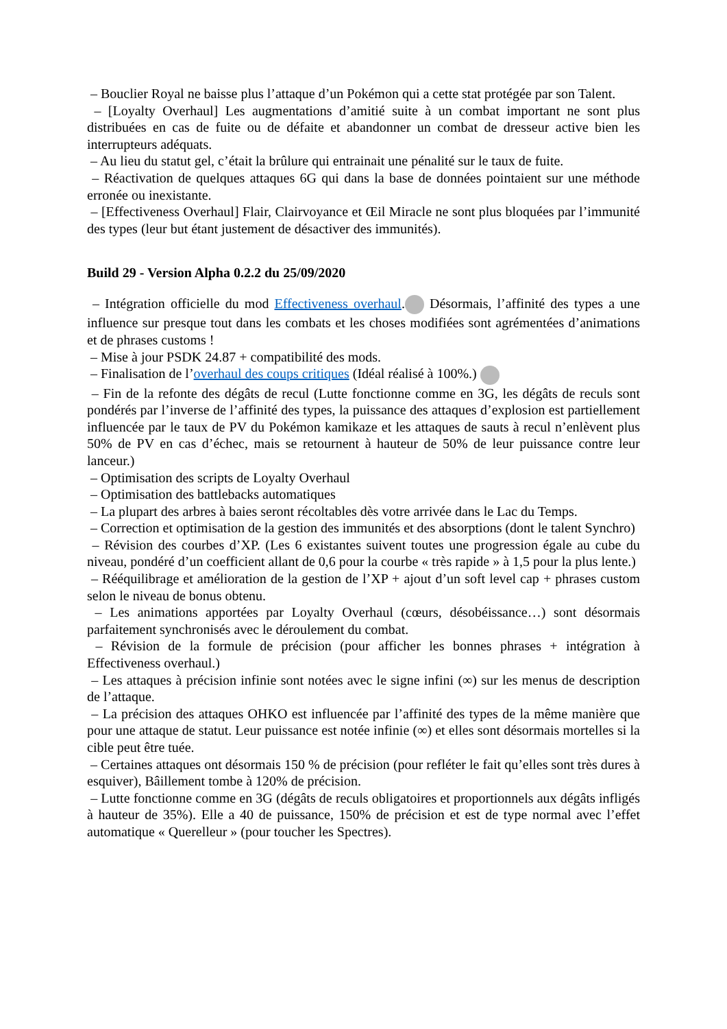– Bouclier Royal ne baisse plus l’attaque d’un Pokémon qui a cette stat protégée par son Talent.
– [Loyalty Overhaul] Les augmentations d’amitié suite à un combat important ne sont plus distribuées en cas de fuite ou de défaite et abandonner un combat de dresseur active bien les interrupteurs adéquats.
– Au lieu du statut gel, c’était la brûlure qui entrainait une pénalité sur le taux de fuite.
– Réactivation de quelques attaques 6G qui dans la base de données pointaient sur une méthode erronée ou inexistante.
– [Effectiveness Overhaul] Flair, Clairvoyance et Œil Miracle ne sont plus bloquées par l’immunité des types (leur but étant justement de désactiver des immunités).
Build 29 - Version Alpha 0.2.2 du 25/09/2020
– Intégration officielle du mod Effectiveness overhaul. Désormais, l’affinité des types a une influence sur presque tout dans les combats et les choses modifiées sont agrémentées d’animations et de phrases customs !
– Mise à jour PSDK 24.87 + compatibilité des mods.
– Finalisation de l’overhaul des coups critiques (Idéal réalisé à 100%.)
– Fin de la refonte des dégâts de recul (Lutte fonctionne comme en 3G, les dégâts de reculs sont pondérés par l’inverse de l’affinité des types, la puissance des attaques d’explosion est partiellement influencée par le taux de PV du Pokémon kamikaze et les attaques de sauts à recul n’enlèvent plus 50% de PV en cas d’échec, mais se retournent à hauteur de 50% de leur puissance contre leur lanceur.)
– Optimisation des scripts de Loyalty Overhaul
– Optimisation des battlebacks automatiques
– La plupart des arbres à baies seront récoltables dès votre arrivée dans le Lac du Temps.
– Correction et optimisation de la gestion des immunités et des absorptions (dont le talent Synchro)
– Révision des courbes d’XP. (Les 6 existantes suivent toutes une progression égale au cube du niveau, pondéré d’un coefficient allant de 0,6 pour la courbe « très rapide » à 1,5 pour la plus lente.)
– Rééquilibrage et amélioration de la gestion de l’XP + ajout d’un soft level cap + phrases custom selon le niveau de bonus obtenu.
– Les animations apportées par Loyalty Overhaul (cœurs, désobéissance…) sont désormais parfaitement synchronisés avec le déroulement du combat.
– Révision de la formule de précision (pour afficher les bonnes phrases + intégration à Effectiveness overhaul.)
– Les attaques à précision infinie sont notées avec le signe infini (∞) sur les menus de description de l’attaque.
– La précision des attaques OHKO est influencée par l’affinité des types de la même manière que pour une attaque de statut. Leur puissance est notée infinie (∞) et elles sont désormais mortelles si la cible peut être tuée.
– Certaines attaques ont désormais 150 % de précision (pour refléter le fait qu’elles sont très dures à esquiver), Bâillement tombe à 120% de précision.
– Lutte fonctionne comme en 3G (dégâts de reculs obligatoires et proportionnels aux dégâts infligés à hauteur de 35%). Elle a 40 de puissance, 150% de précision et est de type normal avec l’effet automatique « Querelleur » (pour toucher les Spectres).